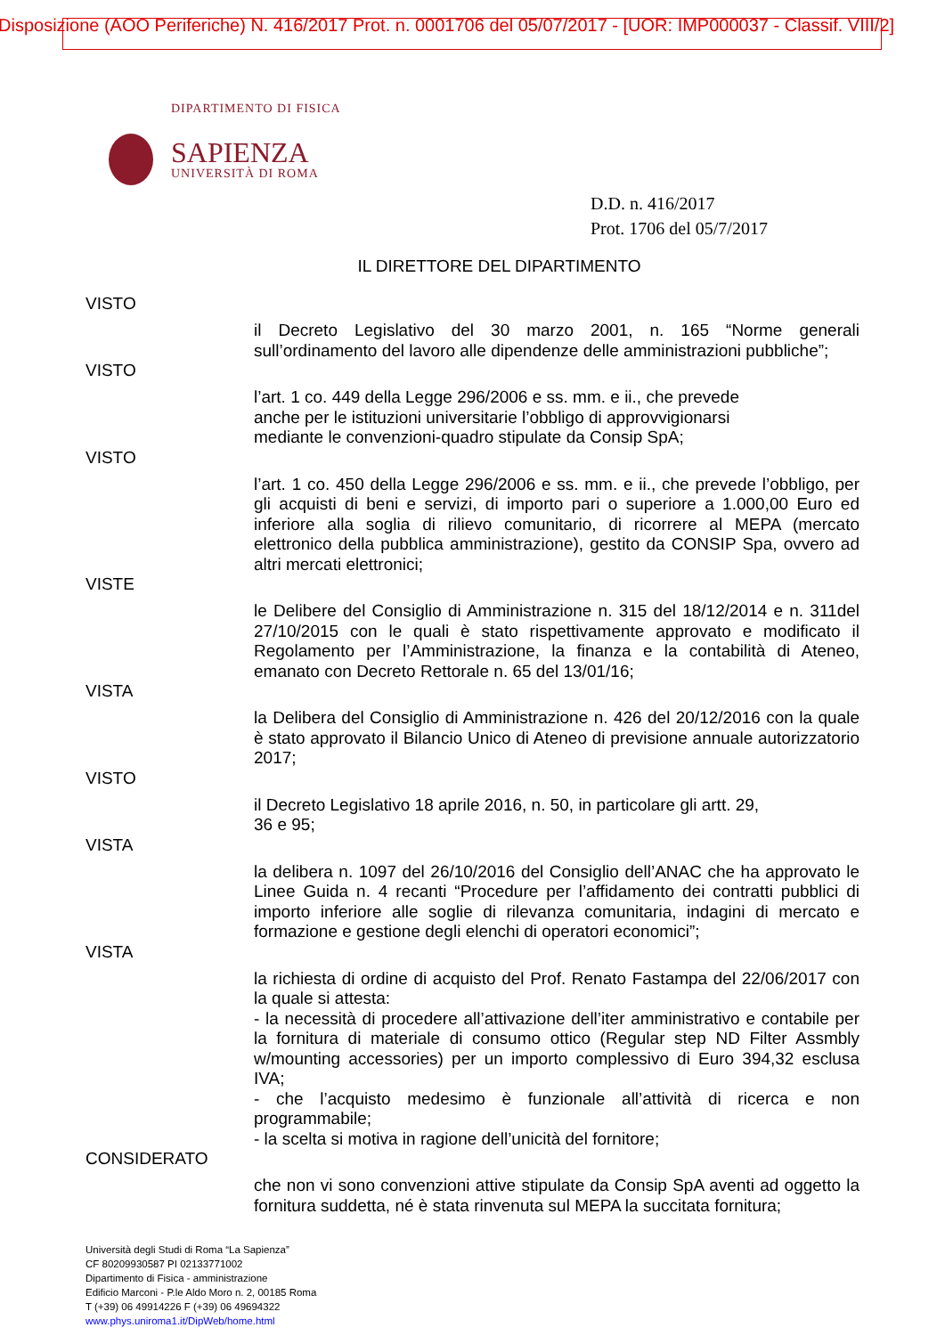Disposizione (AOO Periferiche) N. 416/2017 Prot. n. 0001706 del 05/07/2017 - [UOR: IMP000037 - Classif. VIII/2]
DIPARTIMENTO DI FISICA
SAPIENZA
UNIVERSITÀ DI ROMA
D.D. n. 416/2017
Prot. 1706 del 05/7/2017
IL DIRETTORE DEL DIPARTIMENTO
VISTO
il Decreto Legislativo del 30 marzo 2001, n. 165 “Norme generali sull’ordinamento del lavoro alle dipendenze delle amministrazioni pubbliche”;
VISTO
l’art. 1 co. 449 della Legge 296/2006 e ss. mm. e ii., che prevede
anche per le istituzioni universitarie l’obbligo di approvvigionarsi
mediante le convenzioni-quadro stipulate da Consip SpA;
VISTO
l’art. 1 co. 450 della Legge 296/2006 e ss. mm. e ii., che prevede l’obbligo, per gli acquisti di beni e servizi, di importo pari o superiore a 1.000,00 Euro ed inferiore alla soglia di rilievo comunitario, di ricorrere al MEPA (mercato elettronico della pubblica amministrazione), gestito da CONSIP Spa, ovvero ad altri mercati elettronici;
VISTE
le Delibere del Consiglio di Amministrazione n. 315 del 18/12/2014 e n. 311del 27/10/2015 con le quali è stato rispettivamente approvato e modificato il Regolamento per l’Amministrazione, la finanza e la contabilità di Ateneo, emanato con Decreto Rettorale n. 65 del 13/01/16;
VISTA
la Delibera del Consiglio di Amministrazione n. 426 del 20/12/2016 con la quale è stato approvato il Bilancio Unico di Ateneo di previsione annuale autorizzatorio 2017;
VISTO
il Decreto Legislativo 18 aprile 2016, n. 50, in particolare gli artt. 29,
36 e 95;
VISTA
la delibera n. 1097 del 26/10/2016 del Consiglio dell’ANAC che ha approvato le Linee Guida n. 4 recanti “Procedure per l’affidamento dei contratti pubblici di importo inferiore alle soglie di rilevanza comunitaria, indagini di mercato e formazione e gestione degli elenchi di operatori economici”;
VISTA
la richiesta di ordine di acquisto del Prof. Renato Fastampa del 22/06/2017 con la quale si attesta:
- la necessità di procedere all’attivazione dell’iter amministrativo e contabile per la fornitura di materiale di consumo ottico (Regular step ND Filter Assmbly w/mounting accessories) per un importo complessivo di Euro 394,32 esclusa IVA;
- che l’acquisto medesimo è funzionale all’attività di ricerca e non programmabile;
- la scelta si motiva in ragione dell’unicità del fornitore;
CONSIDERATO
che non vi sono convenzioni attive stipulate da Consip SpA aventi ad oggetto la fornitura suddetta, né è stata rinvenuta sul MEPA la succitata fornitura;
Università degli Studi di Roma “La Sapienza”
CF 80209930587 PI 02133771002
Dipartimento di Fisica - amministrazione
Edificio Marconi - P.le Aldo Moro n. 2, 00185 Roma
T (+39) 06 49914226 F (+39) 06 49694322
www.phys.uniroma1.it/DipWeb/home.html